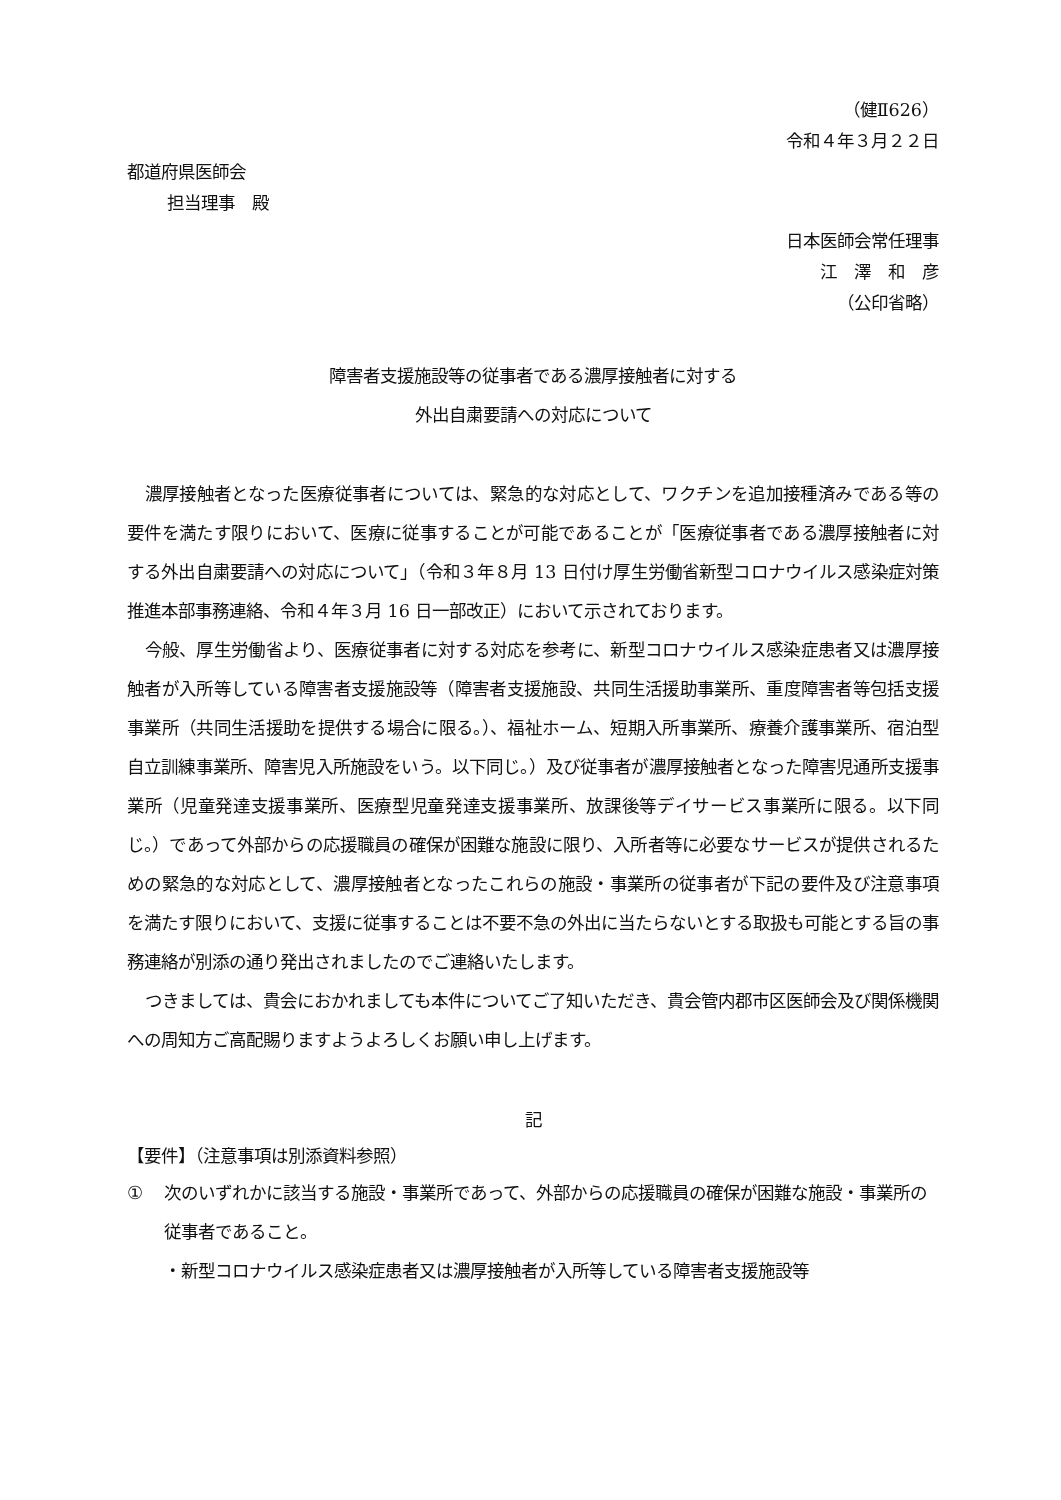（健Ⅱ626）
令和４年３月２２日
都道府県医師会
担当理事　殿
日本医師会常任理事
江　澤　和　彦
（公印省略）
障害者支援施設等の従事者である濃厚接触者に対する
外出自粛要請への対応について
濃厚接触者となった医療従事者については、緊急的な対応として、ワクチンを追加接種済みである等の要件を満たす限りにおいて、医療に従事することが可能であることが「医療従事者である濃厚接触者に対する外出自粛要請への対応について」（令和３年８月 13 日付け厚生労働省新型コロナウイルス感染症対策推進本部事務連絡、令和４年３月 16 日一部改正）において示されております。
今般、厚生労働省より、医療従事者に対する対応を参考に、新型コロナウイルス感染症患者又は濃厚接触者が入所等している障害者支援施設等（障害者支援施設、共同生活援助事業所、重度障害者等包括支援事業所（共同生活援助を提供する場合に限る。）、福祉ホーム、短期入所事業所、療養介護事業所、宿泊型自立訓練事業所、障害児入所施設をいう。以下同じ。）及び従事者が濃厚接触者となった障害児通所支援事業所（児童発達支援事業所、医療型児童発達支援事業所、放課後等デイサービス事業所に限る。以下同じ。）であって外部からの応援職員の確保が困難な施設に限り、入所者等に必要なサービスが提供されるための緊急的な対応として、濃厚接触者となったこれらの施設・事業所の従事者が下記の要件及び注意事項を満たす限りにおいて、支援に従事することは不要不急の外出に当たらないとする取扱も可能とする旨の事務連絡が別添の通り発出されましたのでご連絡いたします。
つきましては、貴会におかれましても本件についてご了知いただき、貴会管内郡市区医師会及び関係機関への周知方ご高配賜りますようよろしくお願い申し上げます。
記
【要件】（注意事項は別添資料参照）
① 次のいずれかに該当する施設・事業所であって、外部からの応援職員の確保が困難な施設・事業所の従事者であること。
・新型コロナウイルス感染症患者又は濃厚接触者が入所等している障害者支援施設等